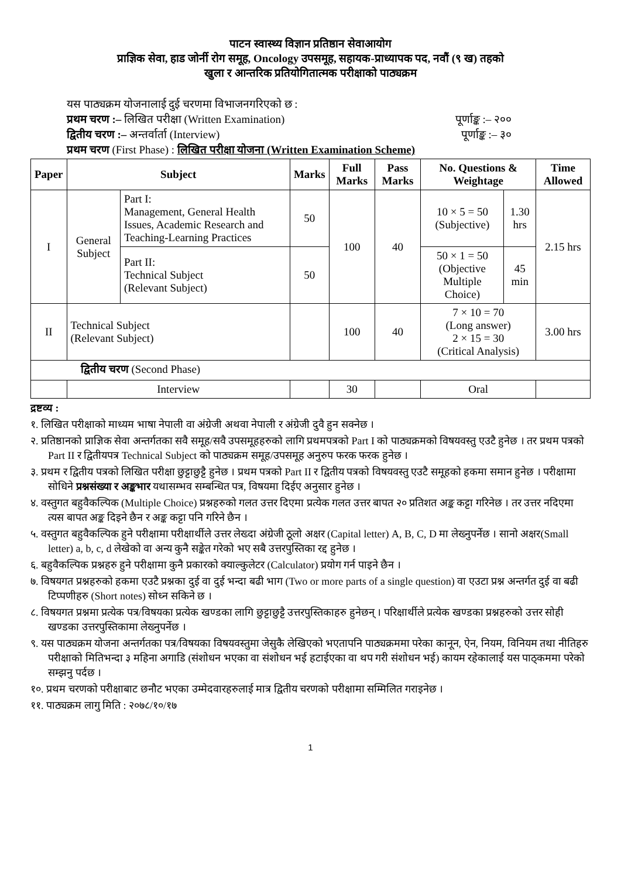पाटन स्वास्थ्य विज्ञान प्रतिष्ठान सेवाआयोग
प्राज्ञिक सेवा, हाड जोर्नी रोग समूह, Oncology उपसमूह, सहायक-प्राध्यापक पद, नवौं (९ ख) तहको
खुला र आन्तरिक प्रतियोगितात्मक परीक्षाको पाठ्यक्रम
यस पाठ्यक्रम योजनालाई दुई चरणमा विभाजनगरिएको छ :
प्रथम चरण :– लिखित परीक्षा (Written Examination) पूर्णाङ्क :– २००
द्वितीय चरण :– अन्तर्वार्ता (Interview) पूर्णाङ्क :– ३०
प्रथम चरण (First Phase) : लिखित परीक्षा योजना (Written Examination Scheme)
| Paper | Subject | | Marks | Full Marks | Pass Marks | No. Questions & Weightage | | Time Allowed |
| --- | --- | --- | --- | --- | --- | --- | --- | --- |
| I | General Subject | Part I: Management, General Health Issues, Academic Research and Teaching-Learning Practices | 50 | 100 | 40 | 10 × 5 = 50 (Subjective) | 1.30 hrs | 2.15 hrs |
| | | Part II: Technical Subject (Relevant Subject) | 50 | | | 50 × 1 = 50 (Objective Multiple Choice) | 45 min | |
| II | Technical Subject (Relevant Subject) | | | 100 | 40 | 7 × 10 = 70 (Long answer) 2 × 15 = 30 (Critical Analysis) | | 3.00 hrs |
| द्वितीय चरण (Second Phase) | | | | | | | | |
| | Interview | | | 30 | | Oral | | |
द्रष्टव्य :
१. लिखित परीक्षाको माध्यम भाषा नेपाली वा अंग्रेजी अथवा नेपाली र अंग्रेजी दुवै हुन सक्नेछ ।
२. प्रतिष्ठानको प्राज्ञिक सेवा अन्तर्गतका सवै समूह/सवै उपसमूहहरुको लागि प्रथमपत्रको Part I को पाठ्यक्रमको विषयवस्तु एउटै हुनेछ । तर प्रथम पत्रको Part II र द्वितीयपत्र Technical Subject को पाठ्यक्रम समूह/उपसमूह अनुरुप फरक फरक हुनेछ ।
३. प्रथम र द्वितीय पत्रको लिखित परीक्षा छुट्टाछुट्टै हुनेछ । प्रथम पत्रको Part II र द्वितीय पत्रको विषयवस्तु एउटै समूहको हकमा समान हुनेछ । परीक्षामा सोधिने प्रश्नसंख्या र अङ्कभार यथासम्भव सम्बन्धित पत्र, विषयमा दिईए अनुसार हुनेछ ।
४. वस्तुगत बहुवैकल्पिक (Multiple Choice) प्रश्नहरुको गलत उत्तर दिएमा प्रत्येक गलत उत्तर बापत २० प्रतिशत अङ्क कट्टा गरिनेछ । तर उत्तर नदिएमा त्यस बापत अङ्क दिइने छैन र अङ्क कट्टा पनि गरिने छैन ।
५. वस्तुगत बहुवैकल्पिक हुने परीक्षामा परीक्षार्थीले उत्तर लेख्दा अंग्रेजी ठूलो अक्षर (Capital letter) A, B, C, D मा लेख्नुपर्नेछ । सानो अक्षर(Small letter) a, b, c, d लेखेको वा अन्य कुनै सङ्केत गरेको भए सबै उत्तरपुस्तिका रद्द हुनेछ ।
६. बहुवैकल्पिक प्रश्नहरु हुने परीक्षामा कुनै प्रकारको क्याल्कुलेटर (Calculator) प्रयोग गर्न पाइने छैन ।
७. विषयगत प्रश्नहरुको हकमा एउटै प्रश्नका दुई वा दुई भन्दा बढी भाग (Two or more parts of a single question) वा एउटा प्रश्न अन्तर्गत दुई वा बढी टिप्पणीहरु (Short notes) सोध्न सकिने छ ।
८. विषयगत प्रश्नमा प्रत्येक पत्र/विषयका प्रत्येक खण्डका लागि छुट्टाछुट्टै उत्तरपुस्तिकाहरु हुनेछन् । परिक्षार्थीले प्रत्येक खण्डका प्रश्नहरुको उत्तर सोही खण्डका उत्तरपुस्तिकामा लेख्नुपर्नेछ ।
९. यस पाठ्यक्रम योजना अन्तर्गतका पत्र/विषयका विषयवस्तुमा जेसुकै लेखिएको भएतापनि पाठ्यक्रममा परेका कानून, ऐन, नियम, विनियम तथा नीतिहरु परीक्षाको मितिभन्दा ३ महिना अगाडि (संशोधन भएका वा संशोधन भई हटाईएका वा थप गरी संशोधन भई) कायम रहेकालाई यस पाठ्कममा परेको सम्झनु पर्दछ ।
१०. प्रथम चरणको परीक्षाबाट छनौट भएका उम्मेदवारहरुलाई मात्र द्वितीय चरणको परीक्षामा सम्मिलित गराइनेछ ।
११. पाठ्यक्रम लागु मिति : २०७८/१०/१७
1